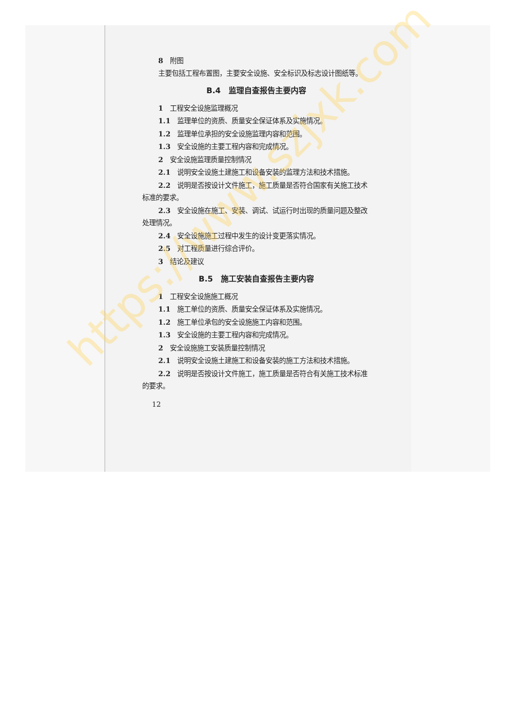8　附图
主要包括工程布置图，主要安全设施、安全标识及标志设计图纸等。
B.4　监理自查报告主要内容
1　工程安全设施监理概况
1.1　监理单位的资质、质量安全保证体系及实施情况。
1.2　监理单位承担的安全设施监理内容和范围。
1.3　安全设施的主要工程内容和完成情况。
2　安全设施监理质量控制情况
2.1　说明安全设施土建施工和设备安装的监理方法和技术措施。
2.2　说明是否按设计文件施工，施工质量是否符合国家有关施工技术标准的要求。
2.3　安全设施在施工、安装、调试、试运行时出现的质量问题及整改处理情况。
2.4　安全设施施工过程中发生的设计变更落实情况。
2.5　对工程质量进行综合评价。
3　结论及建议
B.5　施工安装自查报告主要内容
1　工程安全设施施工概况
1.1　施工单位的资质、质量安全保证体系及实施情况。
1.2　施工单位承包的安全设施施工内容和范围。
1.3　安全设施的主要工程内容和完成情况。
2　安全设施施工安装质量控制情况
2.1　说明安全设施土建施工和设备安装的施工方法和技术措施。
2.2　说明是否按设计文件施工，施工质量是否符合有关施工技术标准的要求。
12
https://www.szjxk.com